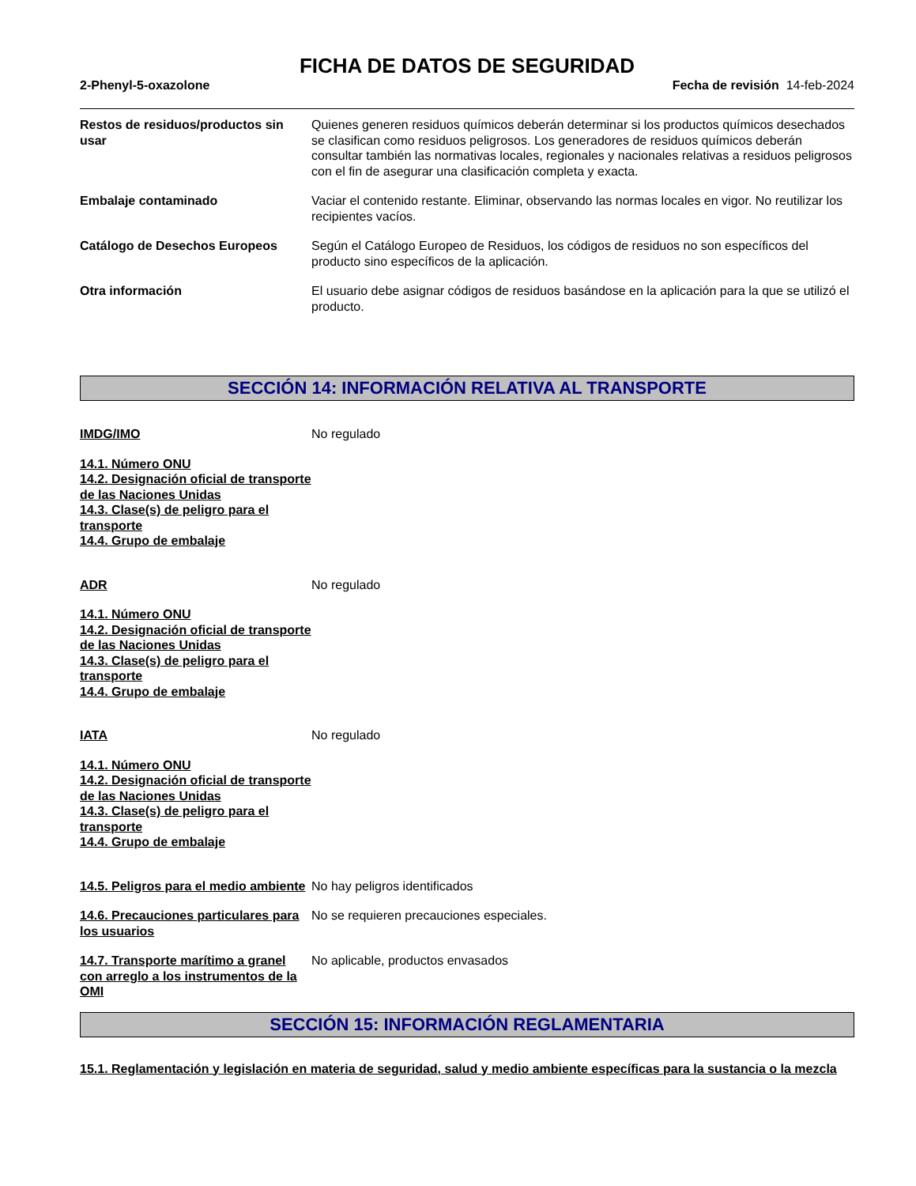FICHA DE DATOS DE SEGURIDAD
2-Phenyl-5-oxazolone Fecha de revisión 14-feb-2024
Restos de residuos/productos sin usar
Quienes generen residuos químicos deberán determinar si los productos químicos desechados se clasifican como residuos peligrosos. Los generadores de residuos químicos deberán consultar también las normativas locales, regionales y nacionales relativas a residuos peligrosos con el fin de asegurar una clasificación completa y exacta.
Embalaje contaminado Vaciar el contenido restante. Eliminar, observando las normas locales en vigor. No reutilizar los recipientes vacíos.
Catálogo de Desechos Europeos Según el Catálogo Europeo de Residuos, los códigos de residuos no son específicos del producto sino específicos de la aplicación.
Otra información El usuario debe asignar códigos de residuos basándose en la aplicación para la que se utilizó el producto.
SECCIÓN 14: INFORMACIÓN RELATIVA AL TRANSPORTE
IMDG/IMO No regulado
14.1. Número ONU
14.2. Designación oficial de transporte de las Naciones Unidas
14.3. Clase(s) de peligro para el transporte
14.4. Grupo de embalaje
ADR No regulado
14.1. Número ONU
14.2. Designación oficial de transporte de las Naciones Unidas
14.3. Clase(s) de peligro para el transporte
14.4. Grupo de embalaje
IATA No regulado
14.1. Número ONU
14.2. Designación oficial de transporte de las Naciones Unidas
14.3. Clase(s) de peligro para el transporte
14.4. Grupo de embalaje
14.5. Peligros para el medio ambiente
No hay peligros identificados
14.6. Precauciones particulares para los usuarios
No se requieren precauciones especiales.
14.7. Transporte marítimo a granel con arreglo a los instrumentos de la OMI
No aplicable, productos envasados
SECCIÓN 15: INFORMACIÓN REGLAMENTARIA
15.1. Reglamentación y legislación en materia de seguridad, salud y medio ambiente específicas para la sustancia o la mezcla